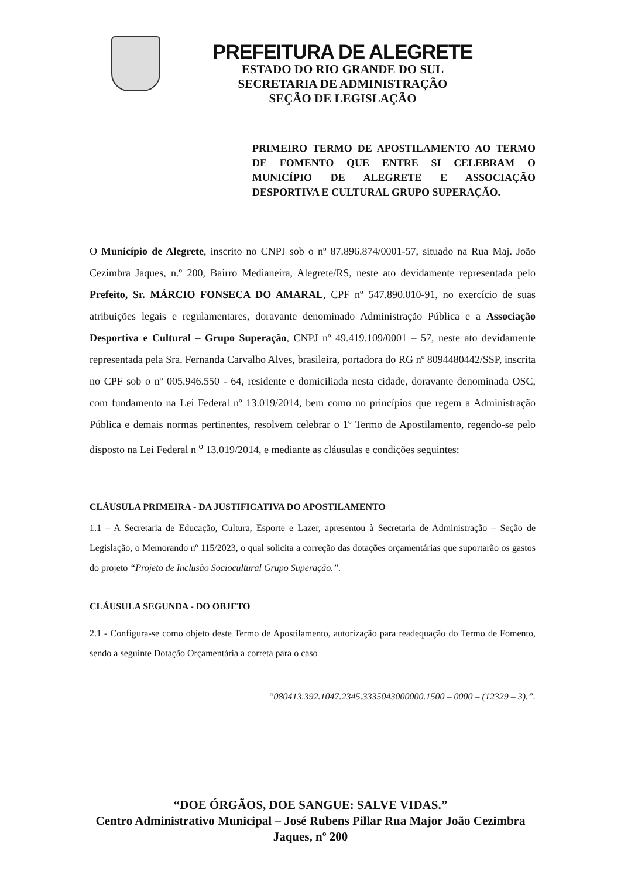PREFEITURA DE ALEGRETE
ESTADO DO RIO GRANDE DO SUL
SECRETARIA DE ADMINISTRAÇÃO
SEÇÃO DE LEGISLAÇÃO
PRIMEIRO TERMO DE APOSTILAMENTO AO TERMO DE FOMENTO QUE ENTRE SI CELEBRAM O MUNICÍPIO DE ALEGRETE E ASSOCIAÇÃO DESPORTIVA E CULTURAL GRUPO SUPERAÇÃO.
O Município de Alegrete, inscrito no CNPJ sob o nº 87.896.874/0001-57, situado na Rua Maj. João Cezimbra Jaques, n.º 200, Bairro Medianeira, Alegrete/RS, neste ato devidamente representada pelo Prefeito, Sr. MÁRCIO FONSECA DO AMARAL, CPF nº 547.890.010-91, no exercício de suas atribuições legais e regulamentares, doravante denominado Administração Pública e a Associação Desportiva e Cultural – Grupo Superação, CNPJ nº 49.419.109/0001 – 57, neste ato devidamente representada pela Sra. Fernanda Carvalho Alves, brasileira, portadora do RG nº 8094480442/SSP, inscrita no CPF sob o nº 005.946.550 - 64, residente e domiciliada nesta cidade, doravante denominada OSC, com fundamento na Lei Federal nº 13.019/2014, bem como no princípios que regem a Administração Pública e demais normas pertinentes, resolvem celebrar o 1º Termo de Apostilamento, regendo-se pelo disposto na Lei Federal n <sup>o</sup> 13.019/2014, e mediante as cláusulas e condições seguintes:
CLÁUSULA PRIMEIRA - DA JUSTIFICATIVA DO APOSTILAMENTO
1.1 – A Secretaria de Educação, Cultura, Esporte e Lazer, apresentou à Secretaria de Administração – Seção de Legislação, o Memorando nº 115/2023, o qual solicita a correção das dotações orçamentárias que suportarão os gastos do projeto “Projeto de Inclusão Sociocultural Grupo Superação.”.
CLÁUSULA SEGUNDA - DO OBJETO
2.1 - Configura-se como objeto deste Termo de Apostilamento, autorização para readequação do Termo de Fomento, sendo a seguinte Dotação Orçamentária a correta para o caso
“080413.392.1047.2345.3335043000000.1500 – 0000 – (12329 – 3).”.
“DOE ÓRGÃOS, DOE SANGUE: SALVE VIDAS.”
Centro Administrativo Municipal – José Rubens Pillar Rua Major João Cezimbra Jaques, nº 200